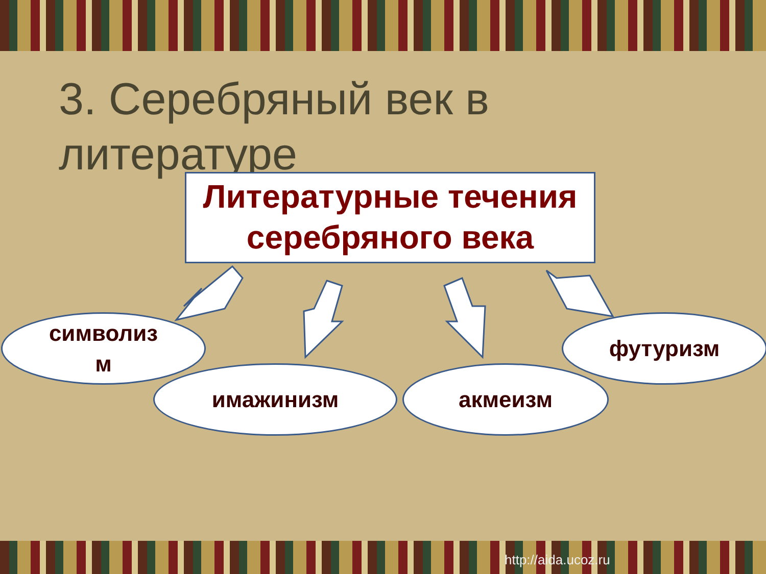3. Серебряный век в литературе
Литературные течения серебряного века
символиз
м
имажинизм акмеизм
футуризм
http://aida.ucoz.ru